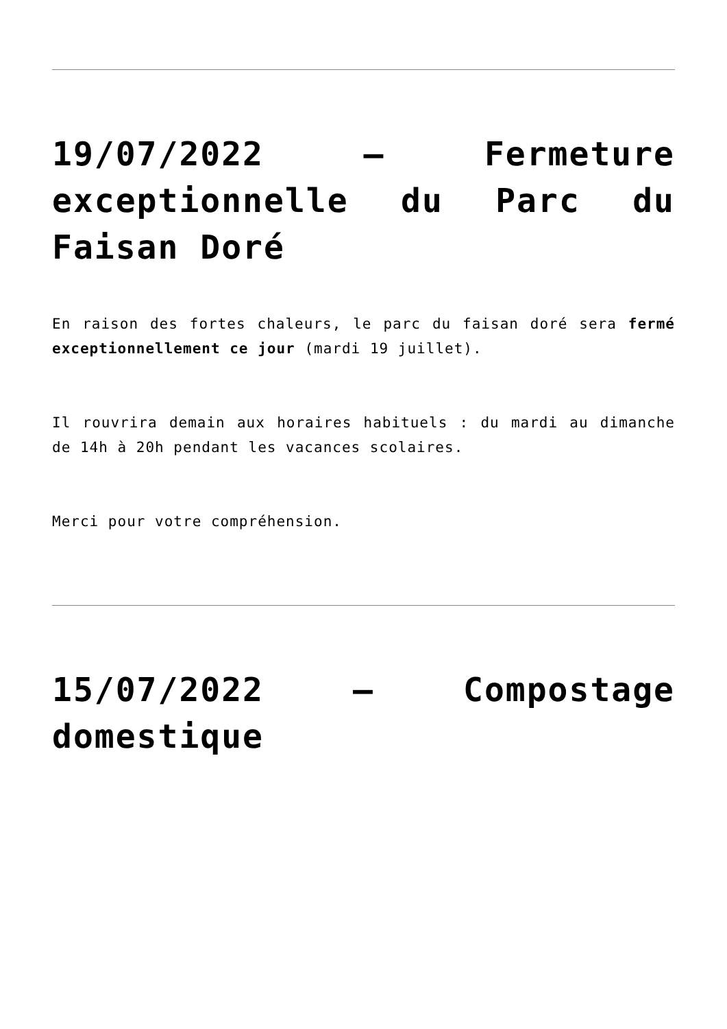19/07/2022 – Fermeture exceptionnelle du Parc du Faisan Doré
En raison des fortes chaleurs, le parc du faisan doré sera fermé exceptionnellement ce jour (mardi 19 juillet).
Il rouvrira demain aux horaires habituels : du mardi au dimanche de 14h à 20h pendant les vacances scolaires.
Merci pour votre compréhension.
15/07/2022 – Compostage domestique